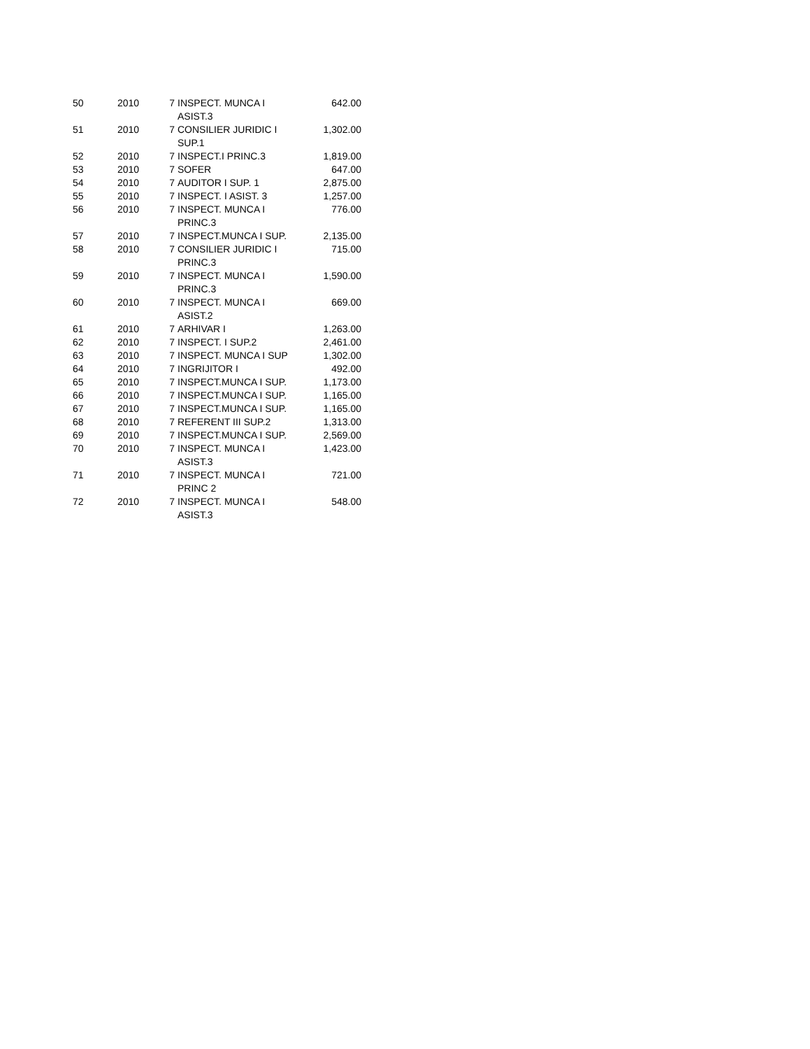| 50 | 2010 | 7 | INSPECT. MUNCA I ASIST.3 | 642.00 |
| 51 | 2010 | 7 | CONSILIER JURIDIC I SUP.1 | 1,302.00 |
| 52 | 2010 | 7 | INSPECT.I PRINC.3 | 1,819.00 |
| 53 | 2010 | 7 | SOFER | 647.00 |
| 54 | 2010 | 7 | AUDITOR I SUP. 1 | 2,875.00 |
| 55 | 2010 | 7 | INSPECT. I ASIST. 3 | 1,257.00 |
| 56 | 2010 | 7 | INSPECT. MUNCA I PRINC.3 | 776.00 |
| 57 | 2010 | 7 | INSPECT.MUNCA I SUP. | 2,135.00 |
| 58 | 2010 | 7 | CONSILIER JURIDIC I PRINC.3 | 715.00 |
| 59 | 2010 | 7 | INSPECT. MUNCA I PRINC.3 | 1,590.00 |
| 60 | 2010 | 7 | INSPECT. MUNCA I ASIST.2 | 669.00 |
| 61 | 2010 | 7 | ARHIVAR I | 1,263.00 |
| 62 | 2010 | 7 | INSPECT. I SUP.2 | 2,461.00 |
| 63 | 2010 | 7 | INSPECT. MUNCA I SUP | 1,302.00 |
| 64 | 2010 | 7 | INGRIJITOR I | 492.00 |
| 65 | 2010 | 7 | INSPECT.MUNCA I SUP. | 1,173.00 |
| 66 | 2010 | 7 | INSPECT.MUNCA I SUP. | 1,165.00 |
| 67 | 2010 | 7 | INSPECT.MUNCA I SUP. | 1,165.00 |
| 68 | 2010 | 7 | REFERENT III SUP.2 | 1,313.00 |
| 69 | 2010 | 7 | INSPECT.MUNCA I SUP. | 2,569.00 |
| 70 | 2010 | 7 | INSPECT. MUNCA I ASIST.3 | 1,423.00 |
| 71 | 2010 | 7 | INSPECT. MUNCA I PRINC 2 | 721.00 |
| 72 | 2010 | 7 | INSPECT. MUNCA I ASIST.3 | 548.00 |